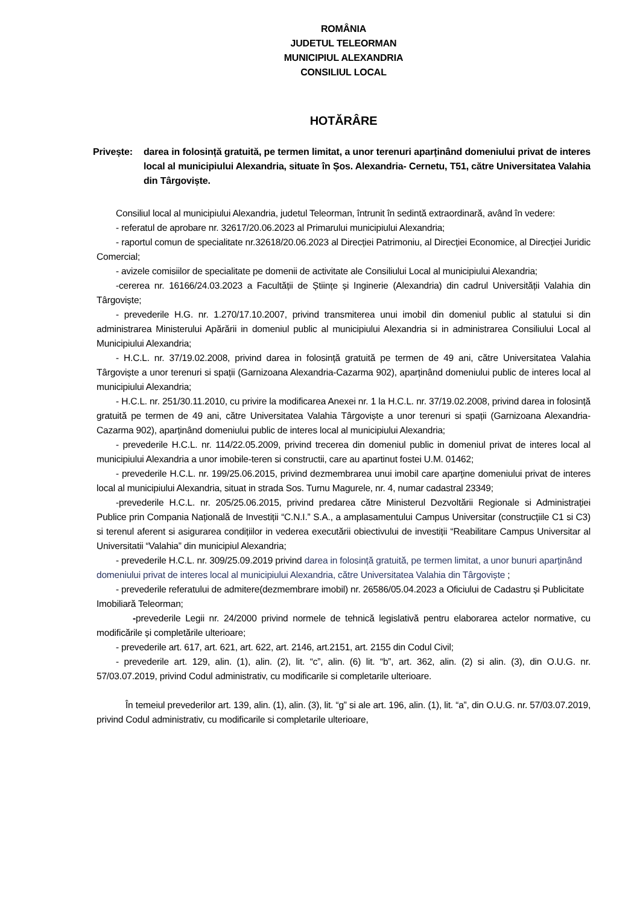ROMÂNIA
JUDETUL TELEORMAN
MUNICIPIUL ALEXANDRIA
CONSILIUL LOCAL
HOTĂRÂRE
Privește: darea in folosință gratuită, pe termen limitat, a unor terenuri aparținând domeniului privat de interes local al municipiului Alexandria, situate în Șos. Alexandria- Cernetu, T51, către Universitatea Valahia din Târgoviște.
Consiliul local al municipiului Alexandria, judetul Teleorman, întrunit în sedintă extraordinară, având în vedere:
- referatul de aprobare nr. 32617/20.06.2023 al Primarului municipiului Alexandria;
- raportul comun de specialitate nr.32618/20.06.2023 al Direcției Patrimoniu, al Direcției Economice, al Direcției Juridic Comercial;
- avizele comisiilor de specialitate pe domenii de activitate ale Consiliului Local al municipiului Alexandria;
-cererea nr. 16166/24.03.2023 a Facultății de Științe și Inginerie (Alexandria) din cadrul Universității Valahia din Târgoviște;
- prevederile H.G. nr. 1.270/17.10.2007, privind transmiterea unui imobil din domeniul public al statului si din administrarea Ministerului Apărării in domeniul public al municipiului Alexandria si in administrarea Consiliului Local al Municipiului Alexandria;
- H.C.L. nr. 37/19.02.2008, privind darea in folosință gratuită pe termen de 49 ani, către Universitatea Valahia Târgoviște a unor terenuri si spații (Garnizoana Alexandria-Cazarma 902), aparținând domeniului public de interes local al municipiului Alexandria;
- H.C.L. nr. 251/30.11.2010, cu privire la modificarea Anexei nr. 1 la H.C.L. nr. 37/19.02.2008, privind darea in folosință gratuită pe termen de 49 ani, către Universitatea Valahia Târgoviște a unor terenuri si spații (Garnizoana Alexandria-Cazarma 902), aparținând domeniului public de interes local al municipiului Alexandria;
- prevederile H.C.L. nr. 114/22.05.2009, privind trecerea din domeniul public in domeniul privat de interes local al municipiului Alexandria a unor imobile-teren si constructii, care au apartinut fostei U.M. 01462;
- prevederile H.C.L. nr. 199/25.06.2015, privind dezmembrarea unui imobil care aparține domeniului privat de interes local al municipiului Alexandria, situat in strada Sos. Turnu Magurele, nr. 4, numar cadastral 23349;
-prevederile H.C.L. nr. 205/25.06.2015, privind predarea către Ministerul Dezvoltării Regionale si Administrației Publice prin Compania Națională de Investiții “C.N.I.” S.A., a amplasamentului Campus Universitar (construcțiile C1 si C3) si terenul aferent si asigurarea condițiilor in vederea executării obiectivului de investiții “Reabilitare Campus Universitar al Universitatii “Valahia” din municipiul Alexandria;
- prevederile H.C.L. nr. 309/25.09.2019 privind darea in folosință gratuită, pe termen limitat, a unor bunuri aparținând domeniului privat de interes local al municipiului Alexandria, către Universitatea Valahia din Târgoviște ;
- prevederile referatului de admitere(dezmembrare imobil) nr. 26586/05.04.2023 a Oficiului de Cadastru și Publicitate Imobiliară Teleorman;
-prevederile Legii nr. 24/2000 privind normele de tehnică legislativă pentru elaborarea actelor normative, cu modificările și completările ulterioare;
- prevederile art. 617, art. 621, art. 622, art. 2146, art.2151, art. 2155 din Codul Civil;
- prevederile art. 129, alin. (1), alin. (2), lit. “c”, alin. (6) lit. “b”, art. 362, alin. (2) si alin. (3), din O.U.G. nr. 57/03.07.2019, privind Codul administrativ, cu modificarile si completarile ulterioare.
În temeiul prevederilor art. 139, alin. (1), alin. (3), lit. “g” si ale art. 196, alin. (1), lit. “a”, din O.U.G. nr. 57/03.07.2019, privind Codul administrativ, cu modificarile si completarile ulterioare,